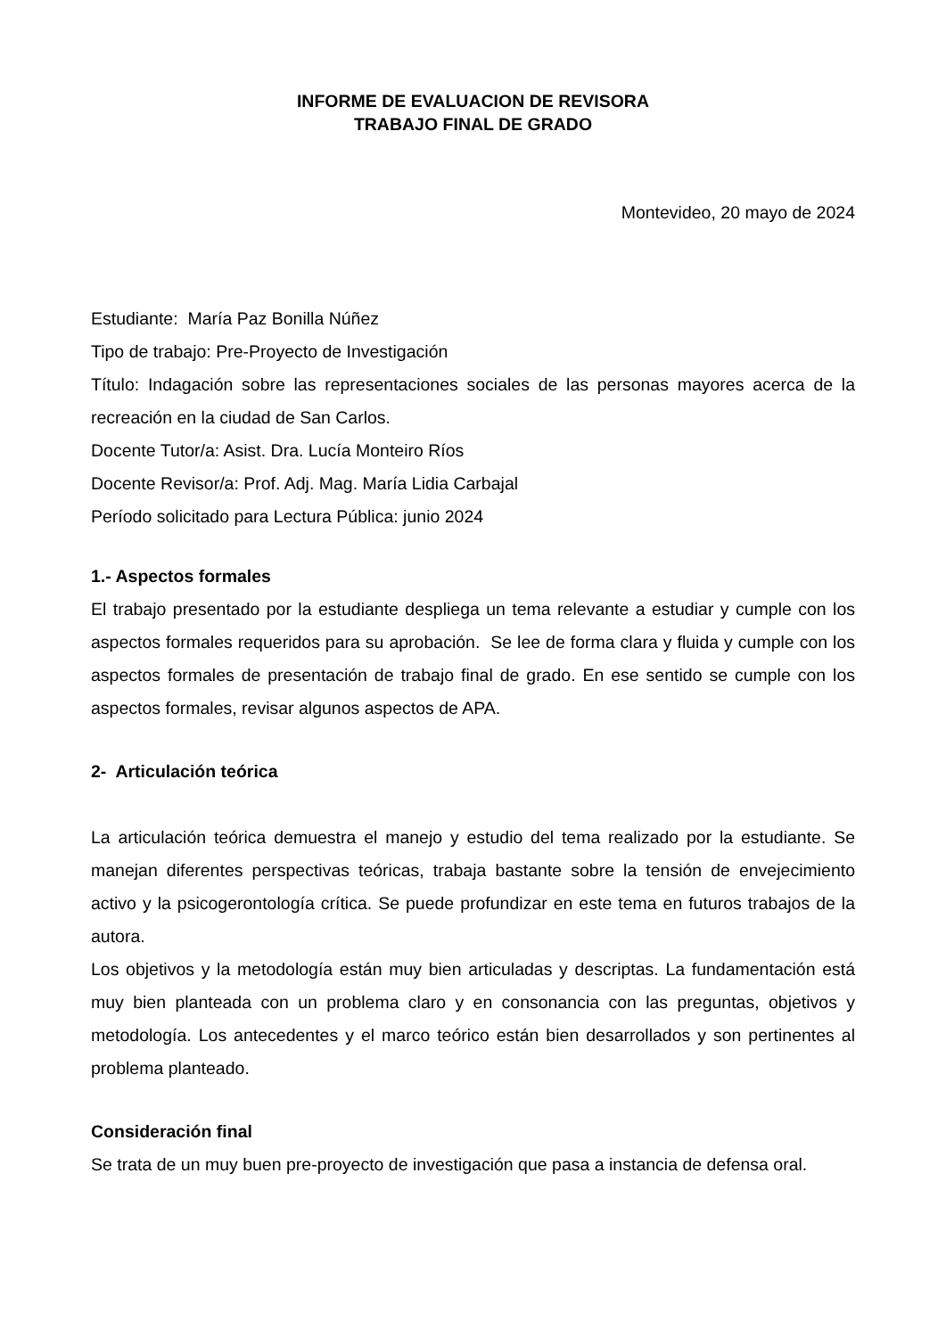INFORME DE EVALUACION DE REVISORA
TRABAJO FINAL DE GRADO
Montevideo, 20 mayo de 2024
Estudiante: María Paz Bonilla Núñez
Tipo de trabajo: Pre-Proyecto de Investigación
Título: Indagación sobre las representaciones sociales de las personas mayores acerca de la recreación en la ciudad de San Carlos.
Docente Tutor/a: Asist. Dra. Lucía Monteiro Ríos
Docente Revisor/a: Prof. Adj. Mag. María Lidia Carbajal
Período solicitado para Lectura Pública: junio 2024
1.- Aspectos formales
El trabajo presentado por la estudiante despliega un tema relevante a estudiar y cumple con los aspectos formales requeridos para su aprobación. Se lee de forma clara y fluida y cumple con los aspectos formales de presentación de trabajo final de grado. En ese sentido se cumple con los aspectos formales, revisar algunos aspectos de APA.
2- Articulación teórica
La articulación teórica demuestra el manejo y estudio del tema realizado por la estudiante. Se manejan diferentes perspectivas teóricas, trabaja bastante sobre la tensión de envejecimiento activo y la psicogerontología crítica. Se puede profundizar en este tema en futuros trabajos de la autora.
Los objetivos y la metodología están muy bien articuladas y descriptas. La fundamentación está muy bien planteada con un problema claro y en consonancia con las preguntas, objetivos y metodología. Los antecedentes y el marco teórico están bien desarrollados y son pertinentes al problema planteado.
Consideración final
Se trata de un muy buen pre-proyecto de investigación que pasa a instancia de defensa oral.